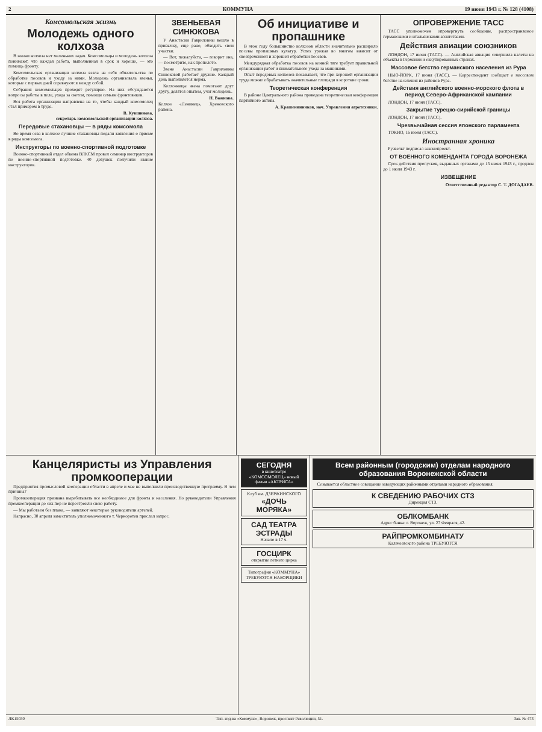2 КОММУНА 19 июня 1943 г. № 128 (4108)
Комсомольская жизнь
Молодежь одного колхоза
В жизни колхоза нет маленьких задач. Комсомольцы и молодежь колхоза понимают, что каждая работа, выполненная в срок и хорошо, — это помощь фронту.
Комсомольская организация колхоза взяла на себя обязательства по обработке посевов и уходу за ними. Молодежь организовала звенья, которые с первых дней соревнуются между собой.
Собрания комсомольцев проходят регулярно. На них обсуждаются вопросы работы в поле, ухода за скотом, помощи семьям фронтовиков.
Вся работа организации направлена на то, чтобы каждый комсомолец стал примером в труде.
В. Кувшинова,
секретарь комсомольской организации колхоза.
Передовые стахановцы — в ряды комсомола
Во время сева в колхозе лучшие стахановцы подали заявления о приеме в ряды комсомола.
Инструкторы по военно-спортивной подготовке
Военно-спортивный отдел обкома ВЛКСМ провел семинар инструкторов по военно-спортивной подготовке. 40 девушек получили звание инструкторов.
ЗВЕНЬЕВАЯ СИНЮКОВА
У Анастасии Гавриловны вошло в привычку, еще рано, обходить свои участки.
— Вот, пожалуйста, — говорит она, — посмотрите, как прополото.
Звено Анастасии Гавриловны Синюковой работает дружно. Каждый день выполняется норма.
Колхозницы звена помогают друг другу, делятся опытом, учат молодежь.
Н. Важнова.
Колхоз «Ленинец», Хреновского района.
Об инициативе и пропашнике
В этом году большинство колхозов области значительно расширило посевы пропашных культур. Успех урожая во многом зависит от своевременной и хорошей обработки посевов.
Междурядная обработка посевов на конной тяге требует правильной организации работ и внимательного ухода за машинами.
Опыт передовых колхозов показывает, что при хорошей организации труда можно обрабатывать значительные площади в короткие сроки.
Теоретическая конференция
В районе Центрального района проведена теоретическая конференция партийного актива.
А. Крашенинников, нач. Управления агротехники.
ОПРОВЕРЖЕНИЕ ТАСС
ТАСС уполномочен опровергнуть сообщение, распространяемое германскими и итальянскими агентствами.
Действия авиации союзников
ЛОНДОН, 17 июня (ТАСС). — Английская авиация совершила налеты на объекты в Германии и оккупированных странах.
Массовое бегство германского населения из Рура
НЬЮ-ЙОРК, 17 июня (ТАСС). — Корреспондент сообщает о массовом бегстве населения из районов Рура.
Действия английского военно-морского флота в период Северо-Африканской кампании
ЛОНДОН, 17 июня (ТАСС).
Закрытие турецко-сирийской границы
ЛОНДОН, 17 июня (ТАСС).
Чрезвычайная сессия японского парламента
ТОКИО, 16 июня (ТАСС).
Иностранная хроника
Рузвельт подписал законопроект.
ОТ ВОЕННОГО КОМЕНДАНТА ГОРОДА ВОРОНЕЖА
Срок действия пропусков, выданных органами до 15 июня 1943 г., продлен до 1 июля 1943 г.
ИЗВЕЩЕНИЕ
Ответственный редактор С. Т. ДОГАДАЕВ.
Канцеляристы из Управления промкооперации
Предприятия промысловой кооперации области в апреле и мае не выполнили производственную программу. В чем причина?
Промкооперация призвана вырабатывать все необходимое для фронта и населения. Но руководители Управления промкооперации до сих пор не перестроили свою работу.
— Мы работаем без плана, — заявляют некоторые руководители артелей.
Напрасно, 30 апреля заместитель уполномоченного т. Черноротов прислал запрос.
СЕГОДНЯ
в кинотеатре «КОМСОМОЛЕЦ» новый фильм «АКТРИСА»
Клуб им. ДЗЕРЖИНСКОГО
«ДОЧЬ МОРЯКА»
САД ТЕАТРА ЭСТРАДЫ
Начало в 17 ч.
ГОСЦИРК
открытие летнего цирка
Типография «КОММУНА» ТРЕБУЮТСЯ НАБОРЩИКИ
Всем районным (городским) отделам народного образования Воронежской области
Созывается областное совещание заведующих районными отделами народного образования.
К СВЕДЕНИЮ РАБОЧИХ СТЗ
Дирекция СТЗ.
ОБЛКОМБАНК
Адрес банка: г. Воронеж, ул. 27 Февраля, 42.
РАЙПРОМКОМБИНАТУ
Калачеевского района ТРЕБУЮТСЯ
ЛК15030 Тип. изд-ва «Коммуна», Воронеж, проспект Революции, 51. Зак. № 473